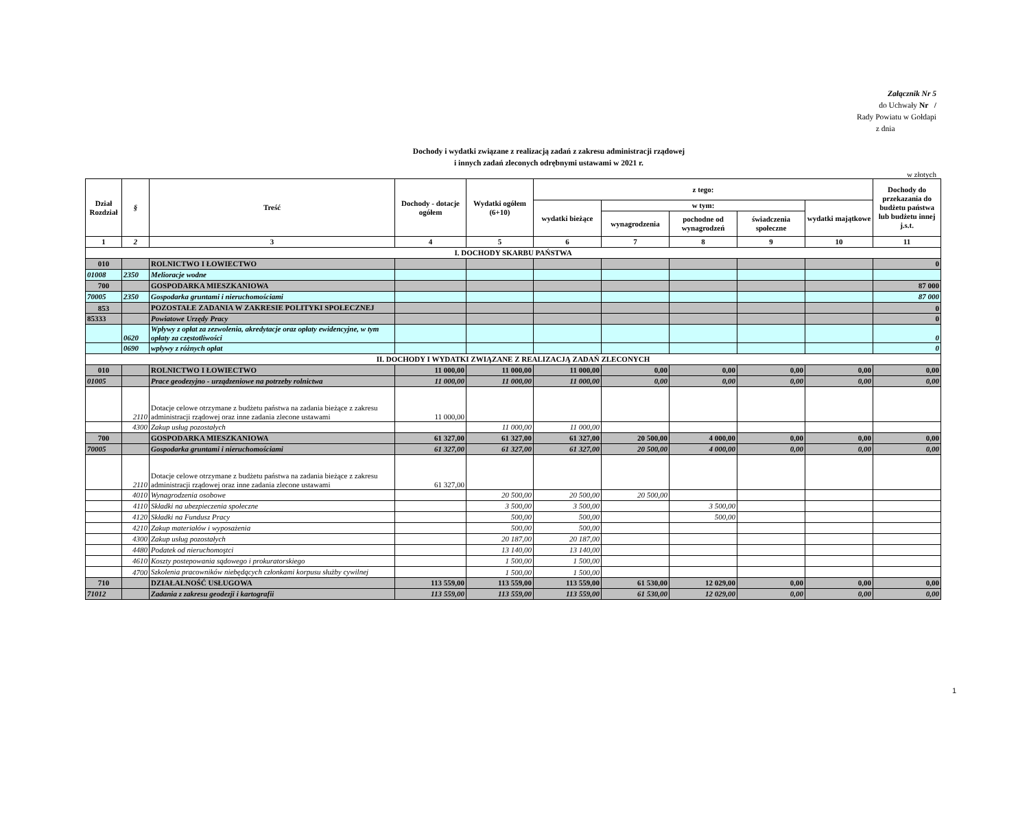Załącznik Nr 5
do Uchwały Nr /
Rady Powiatu w Gołdapi
z dnia
Dochody i wydatki związane z realizacją zadań z zakresu administracji rządowej
i innych zadań zleconych odrębnymi ustawami w 2021 r.
w złotych
| Dział Rozdział | § | Treść | Dochody - dotacje ogółem | Wydatki ogółem (6+10) | z tego: | | | | | Dochody do przekazania do budżetu państwa lub budżetu innej j.s.t. |
| --- | --- | --- | --- | --- | --- | --- | --- | --- | --- | --- |
| | | | | | wydatki bieżące | w tym: | | | wydatki majątkowe | |
| | | | | | | wynagrodzenia | pochodne od wynagrodzeń | świadczenia społeczne | | |
| 1 | 2 | 3 | 4 | 5 | 6 | 7 | 8 | 9 | 10 | 11 |
| I. DOCHODY SKARBU PAŃSTWA | | | | | | | | | | |
| 010 | | ROLNICTWO I ŁOWIECTWO | | | | | | | | 0 |
| 01008 | 2350 | Melioracje wodne | | | | | | | | |
| 700 | | GOSPODARKA MIESZKANIOWA | | | | | | | | 87 000 |
| 70005 | 2350 | Gospodarka gruntami i nieruchomościami | | | | | | | | 87 000 |
| 853 | | POZOSTAŁE ZADANIA W ZAKRESIE POLITYKI SPOŁECZNEJ | | | | | | | | 0 |
| 85333 | | Powiatowe Urzędy Pracy | | | | | | | | 0 |
| | 0620 | Wpływy z opłat za zezwolenia, akredytacje oraz opłaty ewidencyjne, w tym opłaty za częstotliwości | | | | | | | | 0 |
| | 0690 | wpływy z różnych opłat | | | | | | | | 0 |
| II. DOCHODY I WYDATKI ZWIĄZANE Z REALIZACJĄ ZADAŃ ZLECONYCH | | | | | | | | | | |
| 010 | | ROLNICTWO I ŁOWIECTWO | 11 000,00 | 11 000,00 | 11 000,00 | 0,00 | 0,00 | 0,00 | 0,00 | 0,00 |
| 01005 | | Prace geodezyjno - urządzeniowe na potrzeby rolnictwa | 11 000,00 | 11 000,00 | 11 000,00 | 0,00 | 0,00 | 0,00 | 0,00 | 0,00 |
| | 2110 | Dotacje celowe otrzymane z budżetu państwa na zadania bieżące z zakresu administracji rządowej oraz inne zadania zlecone ustawami | 11 000,00 | | | | | | | |
| | 4300 | Zakup usług pozostałych | | 11 000,00 | 11 000,00 | | | | | |
| 700 | | GOSPODARKA MIESZKANIOWA | 61 327,00 | 61 327,00 | 61 327,00 | 20 500,00 | 4 000,00 | 0,00 | 0,00 | 0,00 |
| 70005 | | Gospodarka gruntami i nieruchomościami | 61 327,00 | 61 327,00 | 61 327,00 | 20 500,00 | 4 000,00 | 0,00 | 0,00 | 0,00 |
| | 2110 | Dotacje celowe otrzymane z budżetu państwa na zadania bieżące z zakresu administracji rządowej oraz inne zadania zlecone ustawami | 61 327,00 | | | | | | | |
| | 4010 | Wynagrodzenia osobowe | | 20 500,00 | 20 500,00 | 20 500,00 | | | | |
| | 4110 | Składki na ubezpieczenia społeczne | | 3 500,00 | 3 500,00 | | 3 500,00 | | | |
| | 4120 | Składki na Fundusz Pracy | | 500,00 | 500,00 | | 500,00 | | | |
| | 4210 | Zakup materiałów i wyposażenia | | 500,00 | 500,00 | | | | | |
| | 4300 | Zakup usług pozostałych | | 20 187,00 | 20 187,00 | | | | | |
| | 4480 | Podatek od nieruchomoştci | | 13 140,00 | 13 140,00 | | | | | |
| | 4610 | Koszty postepowania sądowego i prokuratorskiego | | 1 500,00 | 1 500,00 | | | | | |
| | 4700 | Szkolenia pracowników niebędących członkami korpusu służby cywilnej | | 1 500,00 | 1 500,00 | | | | | |
| 710 | | DZIAŁALNOŚĆ USŁUGOWA | 113 559,00 | 113 559,00 | 113 559,00 | 61 530,00 | 12 029,00 | 0,00 | 0,00 | 0,00 |
| 71012 | | Zadania z zakresu geodezji i kartografii | 113 559,00 | 113 559,00 | 113 559,00 | 61 530,00 | 12 029,00 | 0,00 | 0,00 | 0,00 |
1